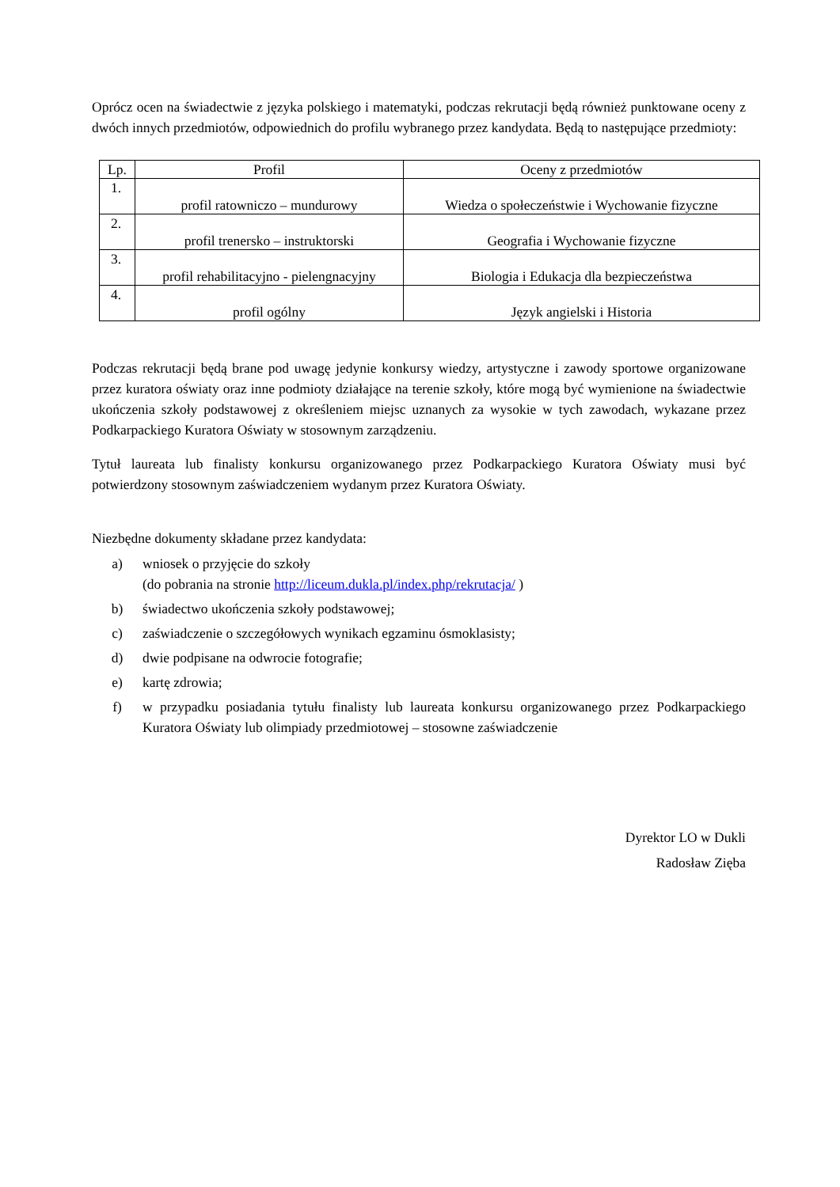Oprócz ocen na świadectwie z języka polskiego i matematyki, podczas rekrutacji będą również punktowane oceny z dwóch innych przedmiotów, odpowiednich do profilu wybranego przez kandydata. Będą to następujące przedmioty:
| Lp. | Profil | Oceny z przedmiotów |
| --- | --- | --- |
| 1. | profil ratowniczo – mundurowy | Wiedza o społeczeństwie i Wychowanie fizyczne |
| 2. | profil trenersko – instruktorski | Geografia i Wychowanie fizyczne |
| 3. | profil rehabilitacyjno - pielengnacyjny | Biologia i Edukacja dla bezpieczeństwa |
| 4. | profil ogólny | Język angielski i Historia |
Podczas rekrutacji będą brane pod uwagę jedynie konkursy wiedzy, artystyczne i zawody sportowe organizowane przez kuratora oświaty oraz inne podmioty działające na terenie szkoły, które mogą być wymienione na świadectwie ukończenia szkoły podstawowej z określeniem miejsc uznanych za wysokie w tych zawodach, wykazane przez Podkarpackiego Kuratora Oświaty w stosownym zarządzeniu.
Tytuł laureata lub finalisty konkursu organizowanego przez Podkarpackiego Kuratora Oświaty musi być potwierdzony stosownym zaświadczeniem wydanym przez Kuratora Oświaty.
Niezbędne dokumenty składane przez kandydata:
a) wniosek o przyjęcie do szkoły
(do pobrania na stronie http://liceum.dukla.pl/index.php/rekrutacja/ )
b) świadectwo ukończenia szkoły podstawowej;
c) zaświadczenie o szczegółowych wynikach egzaminu ósmoklasisty;
d) dwie podpisane na odwrocie fotografie;
e) kartę zdrowia;
f) w przypadku posiadania tytułu finalisty lub laureata konkursu organizowanego przez Podkarpackiego Kuratora Oświaty lub olimpiady przedmiotowej – stosowne zaświadczenie
Dyrektor LO w Dukli
Radosław Zięba